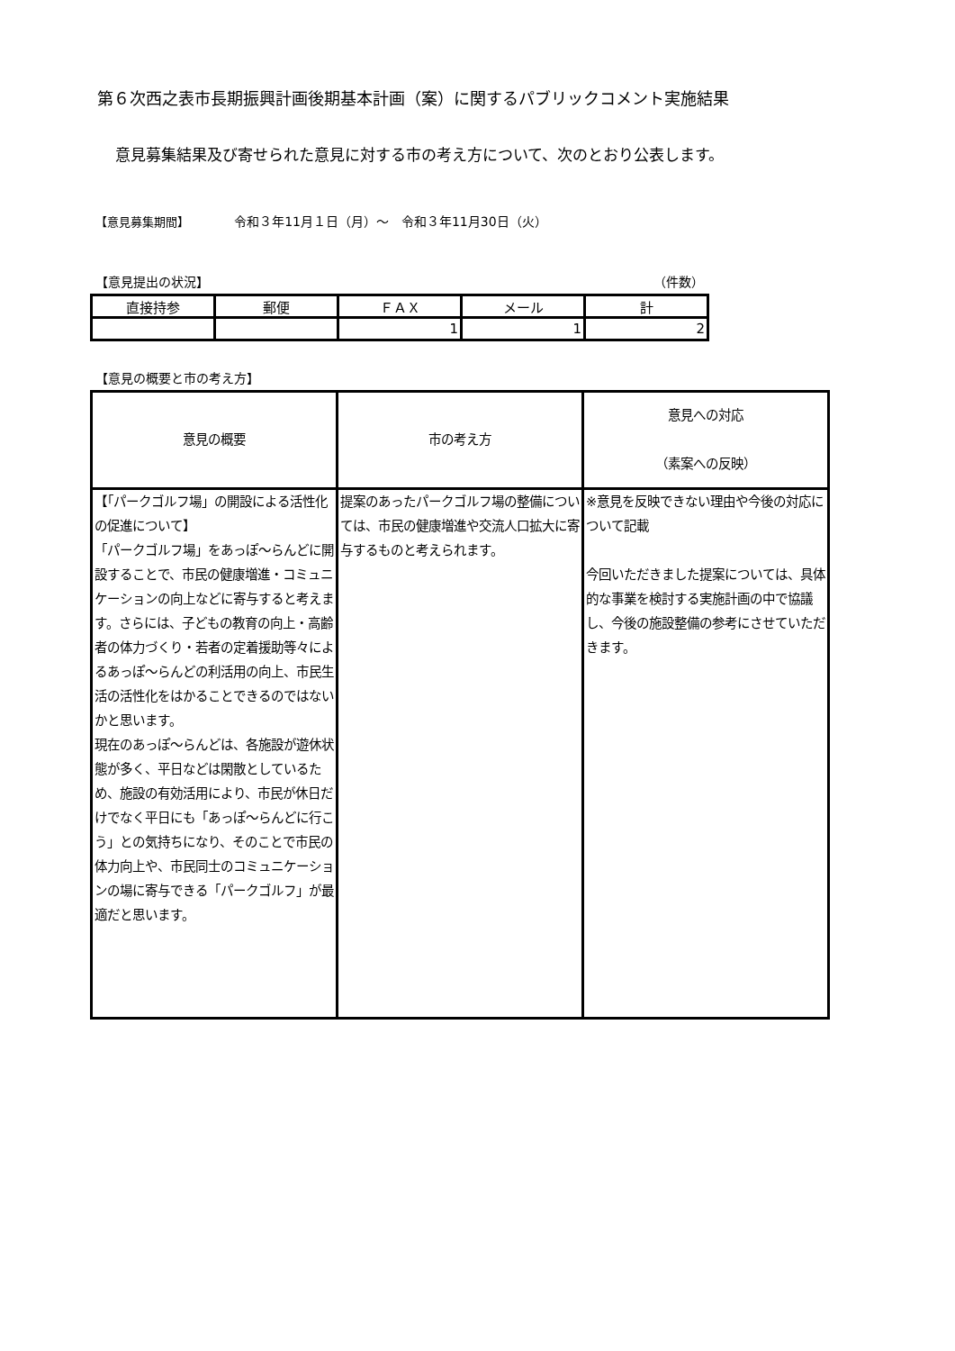第６次西之表市長期振興計画後期基本計画（案）に関するパブリックコメント実施結果
意見募集結果及び寄せられた意見に対する市の考え方について、次のとおり公表します。
【意見募集期間】 令和３年11月１日（月）～　令和３年11月30日（火）
【意見提出の状況】 （件数）
| 直接持参 | 郵便 | ＦＡＸ | メール | 計 |
| --- | --- | --- | --- | --- |
| | | 1 | 1 | 2 |
【意見の概要と市の考え方】
| 意見の概要 | 市の考え方 | 意見への対応 （素案への反映） |
| --- | --- | --- |
| 【「パークゴルフ場」の開設による活性化の促進について】 「パークゴルフ場」をあっぽ～らんどに開設することで、市民の健康増進・コミュニケーションの向上などに寄与すると考えます。さらには、子どもの教育の向上・高齢者の体力づくり・若者の定着援助等々によるあっぽ～らんどの利活用の向上、市民生活の活性化をはかることできるのではないかと思います。 現在のあっぽ～らんどは、各施設が遊休状態が多く、平日などは閑散としているため、施設の有効活用により、市民が休日だけでなく平日にも「あっぽ～らんどに行こう」との気持ちになり、そのことで市民の体力向上や、市民同士のコミュニケーションの場に寄与できる「パークゴルフ」が最適だと思います。 | 提案のあったパークゴルフ場の整備については、市民の健康増進や交流人口拡大に寄与するものと考えられます。 | ※意見を反映できない理由や今後の対応について記載 今回いただきました提案については、具体的な事業を検討する実施計画の中で協議し、今後の施設整備の参考にさせていただきます。 |